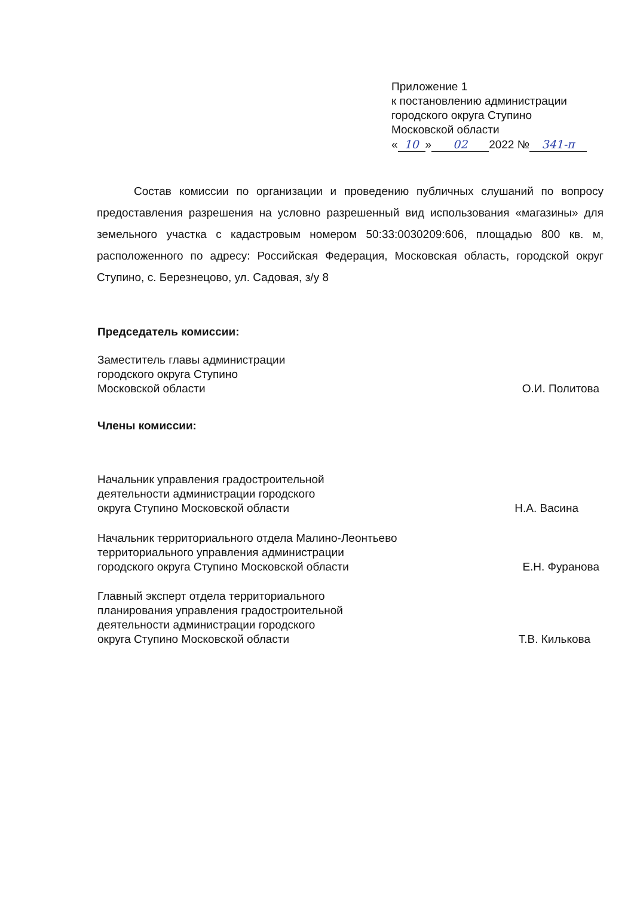Приложение 1
к постановлению администрации
городского округа Ступино
Московской области
« 10 » 02 2022 № 341-п
Состав комиссии по организации и проведению публичных слушаний по вопросу предоставления разрешения на условно разрешенный вид использования «магазины» для земельного участка с кадастровым номером 50:33:0030209:606, площадью 800 кв. м, расположенного по адресу: Российская Федерация, Московская область, городской округ Ступино, с. Березнецово, ул. Садовая, з/у 8
Председатель комиссии:
Заместитель главы администрации
городского округа Ступино
Московской области
О.И. Политова
Члены комиссии:
Начальник управления градостроительной
деятельности администрации городского
округа Ступино Московской области
Н.А. Васина
Начальник территориального отдела Малино-Леонтьево
территориального управления администрации
городского округа Ступино Московской области
Е.Н. Фуранова
Главный эксперт отдела территориального
планирования управления градостроительной
деятельности администрации городского
округа Ступино Московской области
Т.В. Килькова